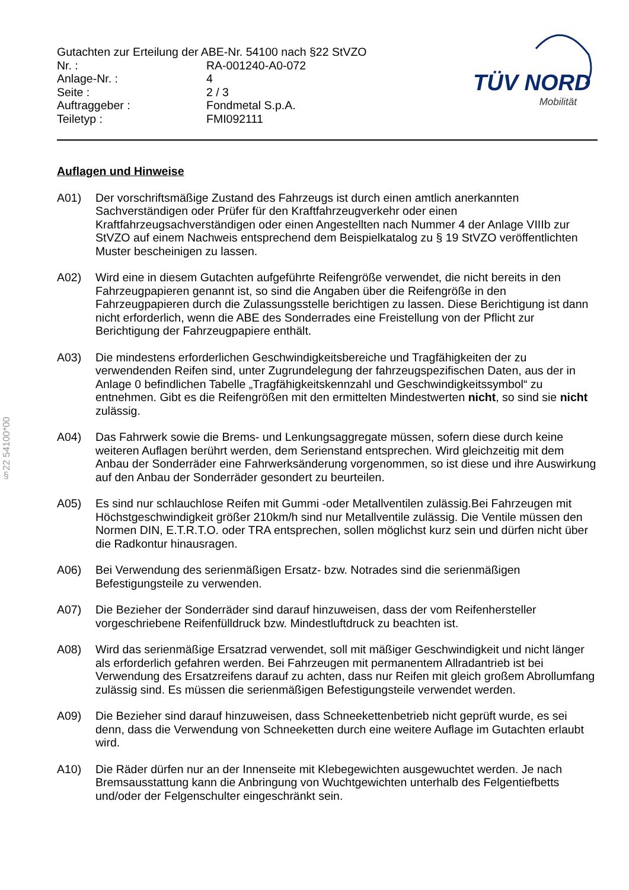§22 54100*00
Gutachten zur Erteilung der ABE-Nr. 54100 nach §22 StVZO
| Nr. : | RA-001240-A0-072 |
| Anlage-Nr. : | 4 |
| Seite : | 2 / 3 |
| Auftraggeber : | Fondmetal S.p.A. |
| Teiletyp : | FMI092111 |
TÜV NORD
Mobilität
Auflagen und Hinweise
A01) Der vorschriftsmäßige Zustand des Fahrzeugs ist durch einen amtlich anerkannten Sachverständigen oder Prüfer für den Kraftfahrzeugverkehr oder einen Kraftfahrzeugsachverständigen oder einen Angestellten nach Nummer 4 der Anlage VIIIb zur StVZO auf einem Nachweis entsprechend dem Beispielkatalog zu § 19 StVZO veröffentlichten Muster bescheinigen zu lassen.
A02) Wird eine in diesem Gutachten aufgeführte Reifengröße verwendet, die nicht bereits in den Fahrzeugpapieren genannt ist, so sind die Angaben über die Reifengröße in den Fahrzeugpapieren durch die Zulassungsstelle berichtigen zu lassen. Diese Berichtigung ist dann nicht erforderlich, wenn die ABE des Sonderrades eine Freistellung von der Pflicht zur Berichtigung der Fahrzeugpapiere enthält.
A03) Die mindestens erforderlichen Geschwindigkeitsbereiche und Tragfähigkeiten der zu verwendenden Reifen sind, unter Zugrundelegung der fahrzeugspezifischen Daten, aus der in Anlage 0 befindlichen Tabelle „Tragfähigkeitskennzahl und Geschwindigkeitssymbol“ zu entnehmen. Gibt es die Reifengrößen mit den ermittelten Mindestwerten nicht, so sind sie nicht zulässig.
A04) Das Fahrwerk sowie die Brems- und Lenkungsaggregate müssen, sofern diese durch keine weiteren Auflagen berührt werden, dem Serienstand entsprechen. Wird gleichzeitig mit dem Anbau der Sonderräder eine Fahrwerksänderung vorgenommen, so ist diese und ihre Auswirkung auf den Anbau der Sonderräder gesondert zu beurteilen.
A05) Es sind nur schlauchlose Reifen mit Gummi -oder Metallventilen zulässig.Bei Fahrzeugen mit Höchstgeschwindigkeit größer 210km/h sind nur Metallventile zulässig. Die Ventile müssen den Normen DIN, E.T.R.T.O. oder TRA entsprechen, sollen möglichst kurz sein und dürfen nicht über die Radkontur hinausragen.
A06) Bei Verwendung des serienmäßigen Ersatz- bzw. Notrades sind die serienmäßigen Befestigungsteile zu verwenden.
A07) Die Bezieher der Sonderräder sind darauf hinzuweisen, dass der vom Reifenhersteller vorgeschriebene Reifenfülldruck bzw. Mindestluftdruck zu beachten ist.
A08) Wird das serienmäßige Ersatzrad verwendet, soll mit mäßiger Geschwindigkeit und nicht länger als erforderlich gefahren werden. Bei Fahrzeugen mit permanentem Allradantrieb ist bei Verwendung des Ersatzreifens darauf zu achten, dass nur Reifen mit gleich großem Abrollumfang zulässig sind. Es müssen die serienmäßigen Befestigungsteile verwendet werden.
A09) Die Bezieher sind darauf hinzuweisen, dass Schneekettenbetrieb nicht geprüft wurde, es sei denn, dass die Verwendung von Schneeketten durch eine weitere Auflage im Gutachten erlaubt wird.
A10) Die Räder dürfen nur an der Innenseite mit Klebegewichten ausgewuchtet werden. Je nach Bremsausstattung kann die Anbringung von Wuchtgewichten unterhalb des Felgentiefbetts und/oder der Felgenschulter eingeschränkt sein.